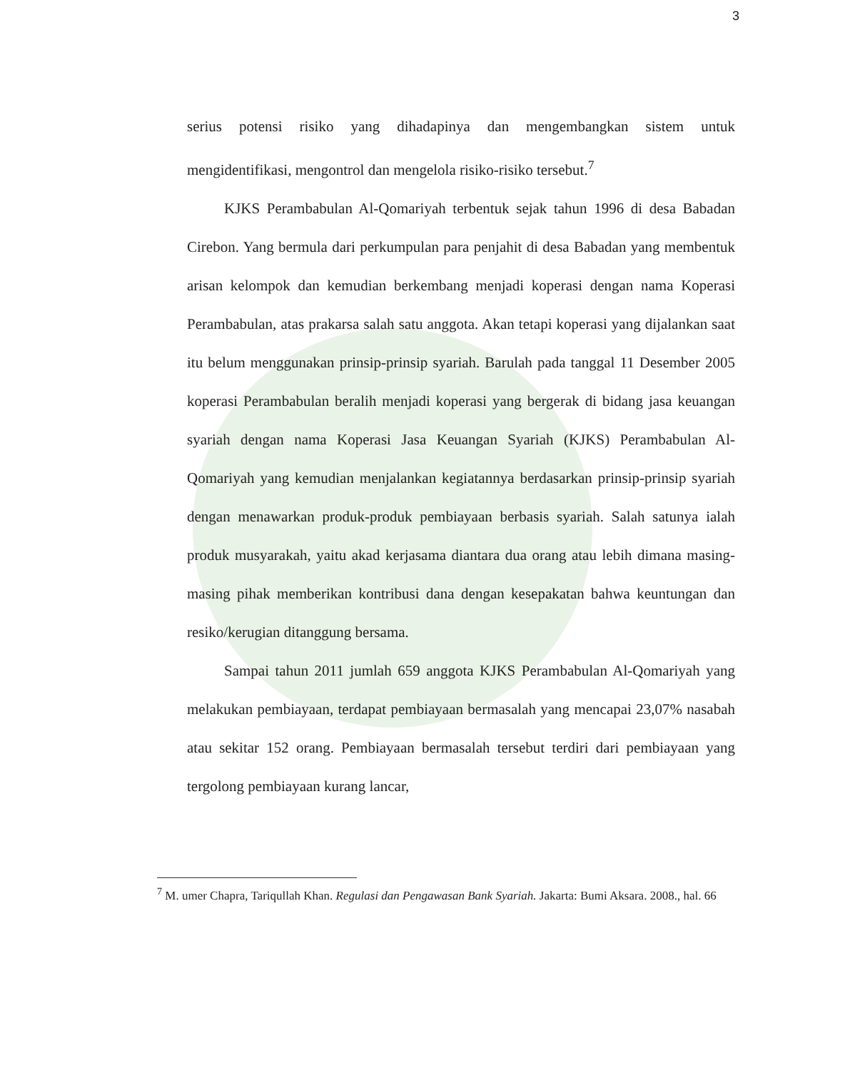3
serius potensi risiko yang dihadapinya dan mengembangkan sistem untuk mengidentifikasi, mengontrol dan mengelola risiko-risiko tersebut.<sup>7</sup>
KJKS Perambabulan Al-Qomariyah terbentuk sejak tahun 1996 di desa Babadan Cirebon. Yang bermula dari perkumpulan para penjahit di desa Babadan yang membentuk arisan kelompok dan kemudian berkembang menjadi koperasi dengan nama Koperasi Perambabulan, atas prakarsa salah satu anggota. Akan tetapi koperasi yang dijalankan saat itu belum menggunakan prinsip-prinsip syariah. Barulah pada tanggal 11 Desember 2005 koperasi Perambabulan beralih menjadi koperasi yang bergerak di bidang jasa keuangan syariah dengan nama Koperasi Jasa Keuangan Syariah (KJKS) Perambabulan Al-Qomariyah yang kemudian menjalankan kegiatannya berdasarkan prinsip-prinsip syariah dengan menawarkan produk-produk pembiayaan berbasis syariah. Salah satunya ialah produk musyarakah, yaitu akad kerjasama diantara dua orang atau lebih dimana masing-masing pihak memberikan kontribusi dana dengan kesepakatan bahwa keuntungan dan resiko/kerugian ditanggung bersama.
Sampai tahun 2011 jumlah 659 anggota KJKS Perambabulan Al-Qomariyah yang melakukan pembiayaan, terdapat pembiayaan bermasalah yang mencapai 23,07% nasabah atau sekitar 152 orang. Pembiayaan bermasalah tersebut terdiri dari pembiayaan yang tergolong pembiayaan kurang lancar,
<sup>7</sup> M. umer Chapra, Tariqullah Khan. Regulasi dan Pengawasan Bank Syariah. Jakarta: Bumi Aksara. 2008., hal. 66